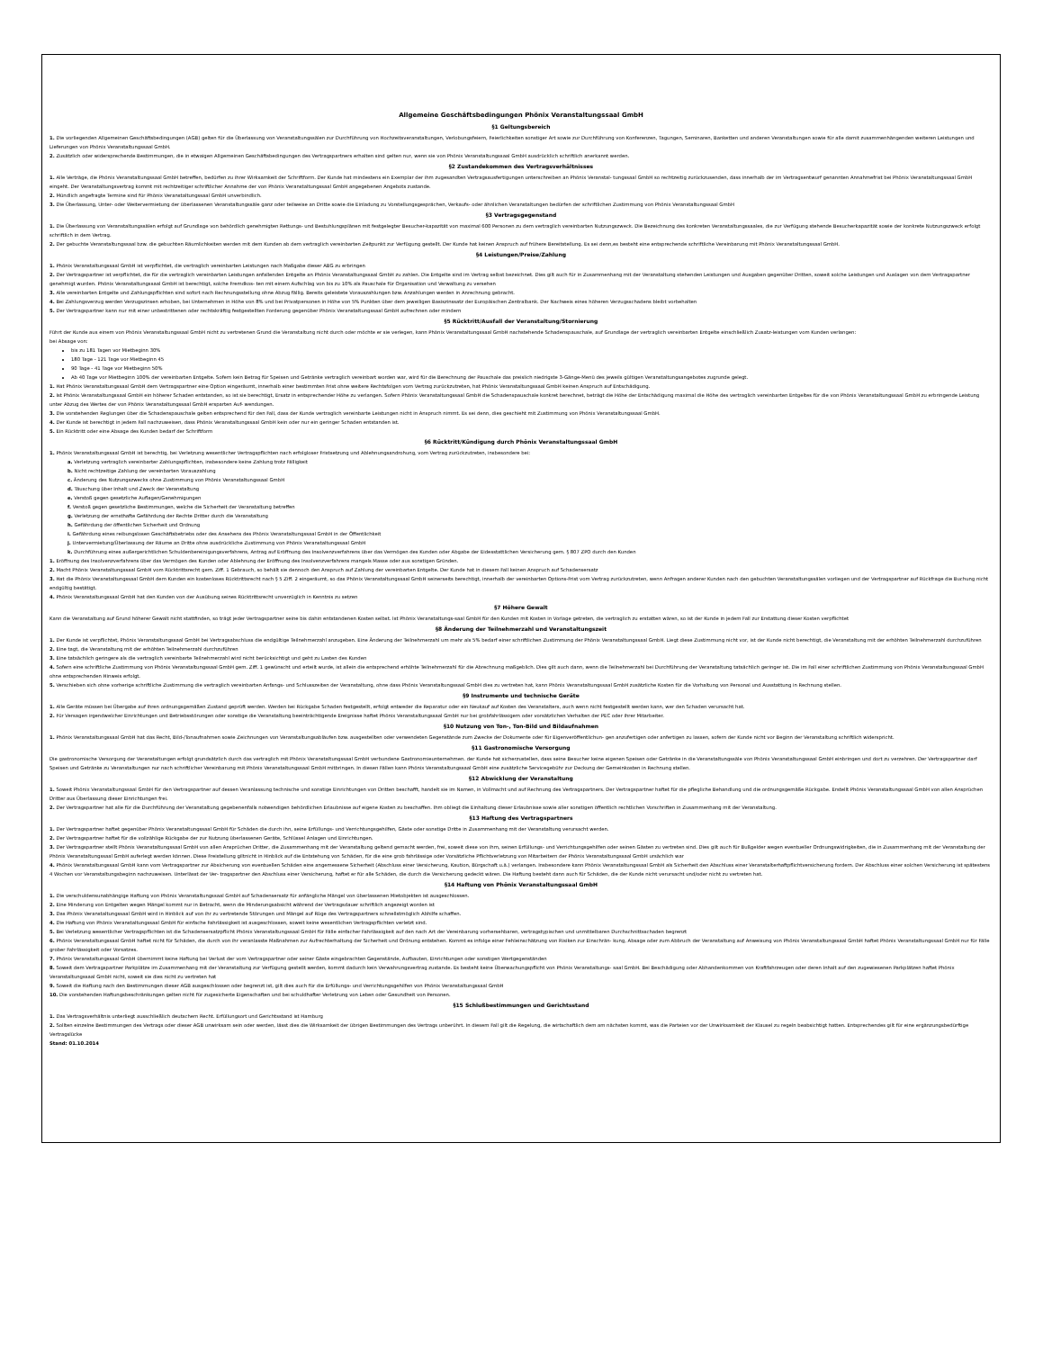Allgemeine Geschäftsbedingungen Phönix Veranstaltungssaal GmbH
§1 Geltungsbereich
1. Die vorliegenden Allgemeinen Geschäftsbedingungen (AGB) gelten für die Überlassung von Veranstaltungssälen zur Durchführung von Hochzeitsveranstaltungen, Verlobungsfeiern, Feierlichkeiten sonstiger Art sowie zur Durchführung von Konferenzen, Tagungen, Seminaren, Banketten und anderen Veranstaltungen sowie für alle damit zusammenhängenden weiteren Leistungen und Lieferungen von Phönix Veranstaltungssaal GmbH.
2. Zusätzlich oder widersprechende Bestimmungen, die in etwaigen Allgemeinen Geschäftsbedingungen des Vertragspartners erhalten sind gelten nur, wenn sie von Phönix Veranstaltungssaal GmbH ausdrücklich schriftlich anerkannt werden.
§2 Zustandekommen des Vertragsverhältnisses
1. Alle Verträge, die Phönix Veranstaltungssaal GmbH betreffen, bedürfen zu ihrer Wirksamkeit der Schriftform. Der Kunde hat mindestens ein Exemplar der ihm zugesandten Vertragsausfertigungen unterschreiben an Phönix Veranstal- tungssaal GmbH so rechtzeitig zurückzusenden, dass innerhalb der im Vertragsentwurf genannten Annahmefrist bei Phönix Veranstaltungssaal GmbH eingeht. Der Veranstaltungsvertrag kommt mit rechtzeitiger schriftlicher Annahme der von Phönix Veranstaltungssaal GmbH angegebenen Angebots zustande.
2. Mündlich angefragte Termine sind für Phönix Veranstaltungssaal GmbH unverbindlich.
3. Die Überlassung, Unter- oder Weitervermietung der überlassenen Veranstaltungssäle ganz oder teilweise an Dritte sowie die Einladung zu Vorstellungsgesprächen, Verkaufs- oder ähnlichen Veranstaltungen bedürfen der schriftlichen Zustimmung von Phönix Veranstaltungssaal GmbH
§3 Vertragsgegenstand
1. Die Überlassung von Veranstaltungssälen erfolgt auf Grundlage von behördlich genehmigten Rettungs- und Bestuhlungsplänen mit festgelegter Besucher-kapazität von maximal 600 Personen zu dem vertraglich vereinbarten Nutzungszweck. Die Bezeichnung des konkreten Veranstaltungssaales, die zur Verfügung stehende Besucherkapazität sowie der konkrete Nutzungszweck erfolgt schriftlich in dem Vertrag.
2. Der gebuchte Veranstaltungssaal bzw. die gebuchten Räumlichkeiten werden mit dem Kunden ab dem vertraglich vereinbarten Zeitpunkt zur Verfügung gestellt. Der Kunde hat keinen Anspruch auf frühere Bereitstellung. Es sei denn,es besteht eine entsprechende schriftliche Vereinbarung mit Phönix Veranstaltungssaal GmbH.
§4 Leistungen/Preise/Zahlung
1. Phönix Veranstaltungssaal GmbH ist verpflichtet, die vertraglich vereinbarten Leistungen nach Maßgabe dieser ABG zu erbringen
2. Der Vertragspartner ist verpflichtet, die für die vertraglich vereinbarten Leistungen anfallenden Entgelte an Phönix Veranstaltungssaal GmbH zu zahlen. Die Entgelte sind im Vertrag selbst bezeichnet. Dies gilt auch für in Zusammenhang mit der Veranstaltung stehenden Leistungen und Ausgaben gegenüber Dritten, soweit solche Leistungen und Auslagen von dem Vertragspartner genehmigt wurden. Phönix Veranstaltungssaal GmbH ist berechtigt, solche Fremdkos- ten mit einem Aufschlag von bis zu 10% als Pauschale für Organisation und Verwaltung zu versehen
3. Alle vereinbarten Entgelte und Zahlungspflichten sind sofort nach Rechnungsstellung ohne Abzug fällig. Bereits geleistete Vorauszahlungen bzw. Anzahlungen werden in Anrechnung gebracht.
4. Bei Zahlungsverzug werden Verzugszinsen erhoben, bei Unternehmen in Höhe von 8% und bei Privatpersonen in Höhe von 5% Punkten über dem jeweiligen Basiszinssatz der Europäischen Zentralbank. Der Nachweis eines höheren Verzugsschadens bleibt vorbehalten
5. Der Vertragspartner kann nur mit einer unbestrittenen oder rechtskräftig festgestellten Forderung gegenüber Phönix Veranstaltungssaal GmbH aufrechnen oder mindern
§5 Rücktritt/Ausfall der Veranstaltung/Stornierung
Führt der Kunde aus einem von Phönix Veranstaltungssaal GmbH nicht zu vertretenen Grund die Veranstaltung nicht durch oder möchte er sie verlegen, kann Phönix Veranstaltungssaal GmbH nachstehende Schadenspauschale, auf Grundlage der vertraglich vereinbarten Entgelte einschließlich Zusatz-leistungen vom Kunden verlangen:
bei Absage von:
bis zu 181 Tagen vor Mietbeginn 30%
180 Tage - 121 Tage vor Mietbeginn 45
90 Tage - 41 Tage vor Mietbeginn 50%
Ab 40 Tage vor Mietbeginn 100% der vereinbarten Entgelte. Sofern kein Betrag für Speisen und Getränke vertraglich vereinbart worden war, wird für die Berechnung der Pauschale das preislich niedrigste 3-Gänge-Menü des jeweils gültigen Veranstaltungsangebotes zugrunde gelegt.
1. Hat Phönix Veranstaltungssaal GmbH dem Vertragspartner eine Option eingeräumt, innerhalb einer bestimmten Frist ohne weitere Rechtsfolgen vom Vertrag zurückzutreten, hat Phönix Veranstaltungssaal GmbH keinen Anspruch auf Entschädigung.
2. Ist Phönix Veranstaltungssaal GmbH ein höherer Schaden entstanden, so ist sie berechtigt, Ersatz in entsprechender Höhe zu verlangen. Sofern Phönix Veranstaltungssaal GmbH die Schadenspauschale konkret berechnet, beträgt die Höhe der Entschädigung maximal die Höhe des vertraglich vereinbarten Entgeltes für die von Phönix Veranstaltungssaal GmbH zu erbringende Leistung unter Abzug des Wertes der von Phönix Veranstaltungssaal GmbH ersparten Auf- wendungen.
3. Die vorstehenden Reglungen über die Schadenspauschale gelten entsprechend für den Fall, dass der Kunde vertraglich vereinbarte Leistungen nicht in Anspruch nimmt. Es sei denn, dies geschieht mit Zustimmung von Phönix Veranstaltungssaal GmbH.
4. Der Kunde ist berechtigt in jedem Fall nachzuweisen, dass Phönix Veranstaltungssaal GmbH kein oder nur ein geringer Schaden entstanden ist.
5. Ein Rücktritt oder eine Absage des Kunden bedarf der Schriftform
§6 Rücktritt/Kündigung durch Phönix Veranstaltungssaal GmbH
1. Phönix Veranstaltungssaal GmbH ist berechtig, bei Verletzung wesentlicher Vertragspflichten nach erfolgloser Fristsetzung und Ablehnungsandrohung, vom Vertrag zurückzutreten, insbesondere bei:
a. Verletzung vertraglich vereinbarter Zahlungspflichten, insbesondere keine Zahlung trotz Fälligkeit
b. Nicht rechtzeitige Zahlung der vereinbarten Vorauszahlung
c. Änderung des Nutzungszwecks ohne Zustimmung von Phönix Veranstaltungssaal GmbH
d. Täuschung über Inhalt und Zweck der Veranstaltung
e. Verstoß gegen gesetzliche Auflagen/Genehmigungen
f. Verstoß gegen gesetzliche Bestimmungen, welche die Sicherheit der Veranstaltung betreffen
g. Verletzung der ernsthafte Gefährdung der Rechte Dritter durch die Veranstaltung
h. Gefährdung der öffentlichen Sicherheit und Ordnung
i. Gefährdung eines reibungslosen Geschäftsbetriebs oder des Ansehens des Phönix Veranstaltungssaal GmbH in der Öffentlichkeit
j. Untervermietung/Überlassung der Räume an Dritte ohne ausdrückliche Zustimmung von Phönix Veranstaltungssaal GmbH
k. Durchführung eines außergerichtlichen Schuldenbereinigungsverfahrens, Antrag auf Eröffnung des Insolvenzverfahrens über das Vermögen des Kunden oder Abgabe der Eidesstattlichen Versicherung gem. § 807 ZPO durch den Kunden
1. Eröffnung des Insolvenzverfahrens über das Vermögen des Kunden oder Ablehnung der Eröffnung des Insolvenzverfahrens mangels Masse oder aus sonstigen Gründen.
2. Macht Phönix Veranstaltungssaal GmbH vom Rücktrittsrecht gem. Ziff. 1 Gebrauch, so behält sie dennoch den Anspruch auf Zahlung der vereinbarten Entgelte. Der Kunde hat in diesem Fall keinen Anspruch auf Schadensersatz
3. Hat die Phönix Veranstaltungssaal GmbH dem Kunden ein kostenloses Rücktrittsrecht nach § 5 Ziff. 2 eingeräumt, so das Phönix Veranstaltungssaal GmbH seinerseits berechtigt, innerhalb der vereinbarten Options-Frist vom Vertrag zurückzutreten, wenn Anfragen anderer Kunden nach den gebuchten Veranstaltungssälen vorliegen und der Vertragspartner auf Rückfrage die Buchung nicht endgültig bestätigt.
4. Phönix Veranstaltungssaal GmbH hat den Kunden von der Ausübung seines Rücktrittsrecht unverzüglich in Kenntnis zu setzen
§7 Höhere Gewalt
Kann die Veranstaltung auf Grund höherer Gewalt nicht stattfinden, so trägt jeder Vertragspartner seine bis dahin entstandenen Kosten selbst. Ist Phönix Veranstaltungs-saal GmbH für den Kunden mit Kosten in Vorlage getreten, die vertraglich zu erstatten wären, so ist der Kunde in jedem Fall zur Erstattung dieser Kosten verpflichtet
§8 Änderung der Teilnehmerzahl und Veranstaltungszeit
1. Der Kunde ist verpflichtet, Phönix Veranstaltungssaal GmbH bei Vertragsabschluss die endgültige Teilnehmerzahl anzugeben. Eine Änderung der Teilnehmerzahl um mehr als 5% bedarf einer schriftlichen Zustimmung der Phönix Veranstaltungssaal GmbH. Liegt diese Zustimmung nicht vor, ist der Kunde nicht berechtigt, die Veranstaltung mit der erhöhten Teilnehmerzahl durchzuführen
2. Eine tagt, die Veranstaltung mit der erhöhten Teilnehmerzahl durchzuführen
3. Eine tatsächlich geringere als die vertraglich vereinbarte Teilnehmerzahl wird nicht berücksichtigt und geht zu Lasten des Kunden
4. Sofern eine schriftliche Zustimmung von Phönix Veranstaltungssaal GmbH gem. Ziff. 1 gewünscht und erteilt wurde, ist allein die entsprechend erhöhte Teilnehmerzahl für die Abrechnung maßgeblich. Dies gilt auch dann, wenn die Teilnehmerzahl bei Durchführung der Veranstaltung tatsächlich geringer ist. Die im Fall einer schriftlichen Zustimmung von Phönix Veranstaltungssaal GmbH ohne entsprechenden Hinweis erfolgt.
5. Verschieben sich ohne vorherige schriftliche Zustimmung die vertraglich vereinbarten Anfangs- und Schlusszeiten der Veranstaltung, ohne dass Phönix Veranstaltungssaal GmbH dies zu vertreten hat, kann Phönix Veranstaltungssaal GmbH zusätzliche Kosten für die Vorhaltung von Personal und Ausstattung in Rechnung stellen.
§9 Instrumente und technische Geräte
1. Alle Geräte müssen bei Übergabe auf ihren ordnungsgemäßen Zustand geprüft werden. Werden bei Rückgabe Schaden festgestellt, erfolgt entweder die Reparatur oder ein Neukauf auf Kosten des Veranstalters, auch wenn nicht festgestellt werden kann, wer den Schaden verursacht hat.
2. Für Versagen irgendwelcher Einrichtungen und Betriebsstörungen oder sonstige die Veranstaltung beeinträchtigende Ereignisse haftet Phönix Veranstaltungssaal GmbH nur bei grobfahrlässigem oder vorsätzlichen Verhalten der PEC oder ihrer Mitarbeiter.
§10 Nutzung von Ton-, Ton-Bild und Bildaufnahmen
1. Phönix Veranstaltungssaal GmbH hat das Recht, Bild-/Tonaufnahmen sowie Zeichnungen von Veranstaltungsabläufen bzw. ausgestellten oder verwendeten Gegenstände zum Zwecke der Dokumente oder für Eigenveröffentlichun- gen anzufertigen oder anfertigen zu lassen, sofern der Kunde nicht vor Beginn der Veranstaltung schriftlich widerspricht.
§11 Gastronomische Versorgung
Die gastronomische Versorgung der Veranstaltungen erfolgt grundsätzlich durch das vertraglich mit Phönix Veranstaltungssaal GmbH verbundene Gastronomieunternehmen. der Kunde hat sicherzustellen, dass seine Besucher keine eigenen Speisen oder Getränke in die Veranstaltungssäle von Phönix Veranstaltungssaal GmbH einbringen und dort zu verzehren. Der Vertragspartner darf Speisen und Getränke zu Veranstaltungen nur nach schriftlicher Vereinbarung mit Phönix Veranstaltungssaal GmbH mitbringen. In diesen Fällen kann Phönix Veranstaltungssaal GmbH eine zusätzliche Servicegebühr zur Deckung der Gemeinkosten in Rechnung stellen.
§12 Abwicklung der Veranstaltung
1. Soweit Phönix Veranstaltungssaal GmbH für den Vertragspartner auf dessen Veranlassung technische und sonstige Einrichtungen von Dritten beschafft, handelt sie im Namen, in Vollmacht und auf Rechnung des Vertragspartners. Der Vertragspartner haftet für die pflegliche Behandlung und die ordnungsgemäße Rückgabe. Erstellt Phönix Veranstaltungssaal GmbH von allen Ansprüchen Dritter aus Überlassung dieser Einrichtungen frei.
2. Der Vertragspartner hat alle für die Durchführung der Veranstaltung gegebenenfalls notwendigen behördlichen Erlaubnisse auf eigene Kosten zu beschaffen. Ihm obliegt die Einhaltung dieser Erlaubnisse sowie aller sonstigen öffentlich rechtlichen Vorschriften in Zusammenhang mit der Veranstaltung.
§13 Haftung des Vertragspartners
1. Der Vertragspartner haftet gegenüber Phönix Veranstaltungssaal GmbH für Schäden die durch ihn, seine Erfüllungs- und Verrichtungsgehilfen, Gäste oder sonstige Dritte in Zusammenhang mit der Veranstaltung verursacht werden.
2. Der Vertragspartner haftet für die vollzählige Rückgabe der zur Nutzung überlassenen Geräte, Schlüssel Anlagen und Einrichtungen.
3. Der Vertragspartner stellt Phönix Veranstaltungssaal GmbH von allen Ansprüchen Dritter, die Zusammenhang mit der Veranstaltung geltend gemacht werden, frei, soweit diese von ihm, seinen Erfüllungs- und Verrichtungsgehilfen oder seinen Gästen zu vertreten sind. Dies gilt auch für Bußgelder wegen eventueller Ordnungswidrigkeiten, die in Zusammenhang mit der Veranstaltung der Phönix Veranstaltungssaal GmbH auferlegt werden können. Diese Freistellung giltnicht in Hinblick auf die Entstehung von Schäden, für die eine grob fahrlässige oder Vorsätzliche Pflichtverletzung von Mitarbeitern der Phönix Veranstaltungssaal GmbH ursächlich war
4. Phönix Veranstaltungssaal GmbH kann vom Vertragspartner zur Absicherung von eventuellen Schäden eine angemessene Sicherheit (Abschluss einer Versicherung, Kaution, Bürgschaft u.ä.) verlangen. Insbesondere kann Phönix Veranstaltungssaal GmbH als Sicherheit den Abschluss einer Veranstalterhaftpflichtversicherung fordern. Der Abschluss einer solchen Versicherung ist spätestens 4 Wochen vor Veranstaltungsbeginn nachzuweisen. Unterlässt der Ver- tragspartner den Abschluss einer Versicherung, haftet er für alle Schäden, die durch die Versicherung gedeckt wären. Die Haftung besteht dann auch für Schäden, die der Kunde nicht verursacht und/oder nicht zu vertreten hat.
§14 Haftung von Phönix Veranstaltungssaal GmbH
1. Die verschuldensunabhängige Haftung von Phönix Veranstaltungssaal GmbH auf Schadensersatz für anfängliche Mängel von überlassenen Mietobjekten ist ausgeschlossen.
2. Eine Minderung von Entgelten wegen Mängel kommt nur in Betracht, wenn die Minderungsabsicht während der Vertragsdauer schriftlich angezeigt worden ist
3. Das Phönix Veranstaltungssaal GmbH wird in Hinblick auf von ihr zu vertretende Störungen und Mängel auf Rüge des Vertragspartners schnellstmöglich Abhilfe schaffen.
4. Die Haftung von Phönix Veranstaltungssaal GmbH für einfache Fahrlässigkeit ist ausgeschlossen, soweit keine wesentlichen Vertragspflichten verletzt sind.
5. Bei Verletzung wesentlicher Vertragspflichten ist die Schadensersatzpflicht Phönix Veranstaltungssaal GmbH für Fälle einfacher Fahrlässigkeit auf den nach Art der Vereinbarung vorhersehbaren, vertragstypischen und unmittelbaren Durchschnittsschaden begrenzt
6. Phönix Veranstaltungssaal GmbH haftet nicht für Schäden, die durch von ihr veranlasste Maßnahmen zur Aufrechterhaltung der Sicherheit und Ordnung entstehen. Kommt es infolge einer Fehleinschätzung von Risiken zur Einschrän- kung, Absage oder zum Abbruch der Veranstaltung auf Anweisung von Phönix Veranstaltungssaal GmbH haftet Phönix Veranstaltungssaal GmbH nur für Fälle grober Fahrlässigkeit oder Vorsatzes.
7. Phönix Veranstaltungssaal GmbH übernimmt keine Haftung bei Verlust der vom Vertragspartner oder seiner Gäste eingebrachten Gegenstände, Aufbauten, Einrichtungen oder sonstigen Wertgegenständen
8. Soweit dem Vertragspartner Parkplätze im Zusammenhang mit der Veranstaltung zur Verfügung gestellt werden, kommt dadurch kein Verwahrungsvertrag zustande. Es besteht keine Überwachungspflicht von Phönix Veranstaltungs- saal GmbH. Bei Beschädigung oder Abhandenkommen von Kraftfahrzeugen oder deren Inhalt auf den zugewiesenen Parkplätzen haftet Phönix Veranstaltungssaal GmbH nicht, soweit sie dies nicht zu vertreten hat
9. Soweit die Haftung nach den Bestimmungen dieser AGB ausgeschlossen oder begrenzt ist, gilt dies auch für die Erfüllungs- und Verrichtungsgehilfen von Phönix Veranstaltungssaal GmbH
10. Die vorstehenden Haftungsbeschränkungen gelten nicht für zugesicherte Eigenschaften und bei schuldhafter Verletzung von Leben oder Gesundheit von Personen.
§15 Schlußbestimmungen und Gerichtsstand
1. Das Vertragsverhältnis unterliegt ausschließlich deutschem Recht. Erfüllungsort und Gerichtsstand ist Hamburg
2. Sollten einzelne Bestimmungen des Vertrags oder dieser AGB unwirksam sein oder werden, lässt dies die Wirksamkeit der übrigen Bestimmungen des Vertrags unberührt. In diesem Fall gilt die Regelung, die wirtschaftlich dem am nächsten kommt, was die Parteien vor der Unwirksamkeit der Klausel zu regeln beabsichtigt hatten. Entsprechendes gilt für eine ergänzungsbedürftige Vertragslücke
Stand: 01.10.2014